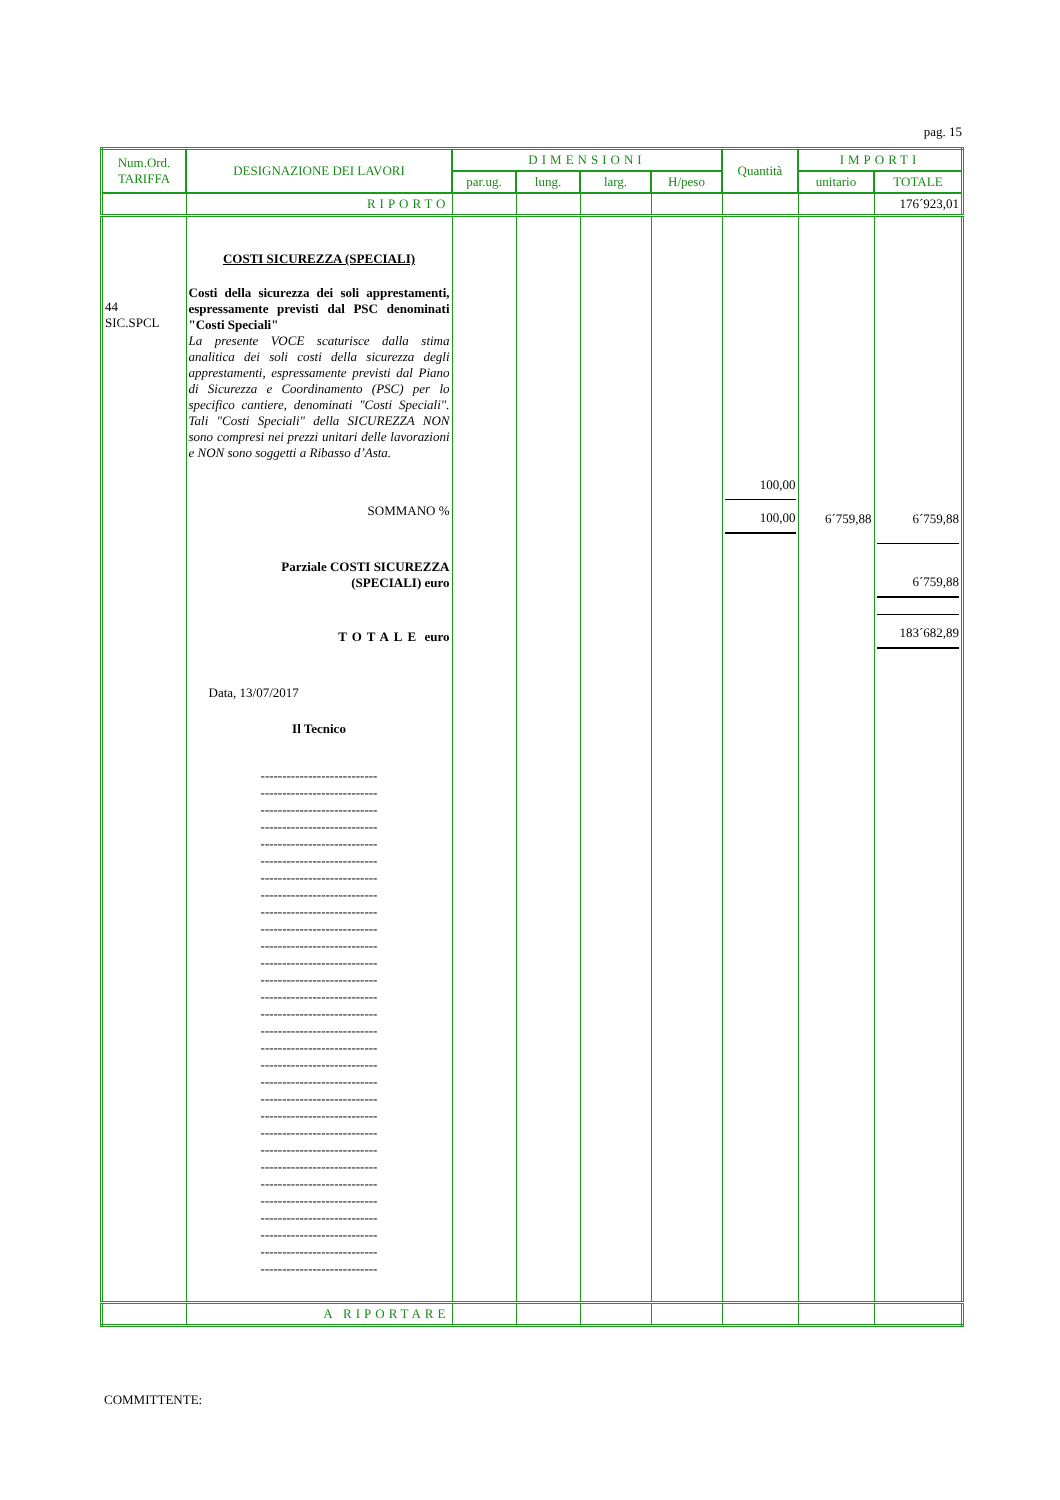pag. 15
| Num.Ord. TARIFFA | DESIGNAZIONE DEI LAVORI | DIMENSIONI | | | | Quantità | IMPORTI | |
| --- | --- | --- | --- | --- | --- | --- | --- | --- |
| | | par.ug. | lung. | larg. | H/peso | | unitario | TOTALE |
| | RIPORTO | | | | | | | 176´923,01 |
| 44 SIC.SPCL | COSTI SICUREZZA (SPECIALI) Costi della sicurezza dei soli apprestamenti, espressamente previsti dal PSC denominati "Costi Speciali" La presente VOCE scaturisce dalla stima analitica dei soli costi della sicurezza degli apprestamenti, espressamente previsti dal Piano di Sicurezza e Coordinamento (PSC) per lo specifico cantiere, denominati "Costi Speciali". Tali "Costi Speciali" della SICUREZZA NON sono compresi nei prezzi unitari delle lavorazioni e NON sono soggetti a Ribasso d’Asta. SOMMANO % Parziale COSTI SICUREZZA (SPECIALI) euro TOTALE euro Data, 13/07/2017 Il Tecnico --------------------------- --------------------------- --------------------------- --------------------------- --------------------------- --------------------------- --------------------------- --------------------------- --------------------------- --------------------------- --------------------------- --------------------------- --------------------------- --------------------------- --------------------------- --------------------------- --------------------------- --------------------------- --------------------------- --------------------------- --------------------------- --------------------------- --------------------------- --------------------------- --------------------------- --------------------------- --------------------------- --------------------------- --------------------------- --------------------------- | | | | | 100,00 100,00 | 6´759,88 | 6´759,88 6´759,88 183´682,89 |
| | A RIPORTARE | | | | | | | |
COMMITTENTE: